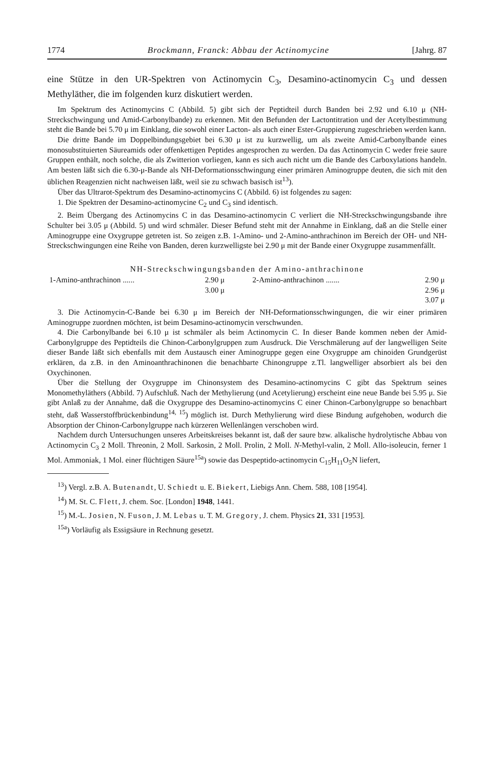1774 Brockmann, Franck: Abbau der Actinomycine [Jahrg. 87
eine Stütze in den UR-Spektren von Actinomycin C<sub>3</sub>, Desamino-actinomycin C<sub>3</sub> und dessen Methyläther, die im folgenden kurz diskutiert werden.
Im Spektrum des Actinomycins C (Abbild. 5) gibt sich der Peptidteil durch Banden bei 2.92 und 6.10 μ (NH-Streckschwingung und Amid-Carbonylbande) zu erkennen. Mit den Befunden der Lactontitration und der Acetylbestimmung steht die Bande bei 5.70 μ im Einklang, die sowohl einer Lacton- als auch einer Ester-Gruppierung zugeschrieben werden kann.
Die dritte Bande im Doppelbindungsgebiet bei 6.30 μ ist zu kurzwellig, um als zweite Amid-Carbonylbande eines monosubstituierten Säureamids oder offenkettigen Peptides angesprochen zu werden. Da das Actinomycin C weder freie saure Gruppen enthält, noch solche, die als Zwitterion vorliegen, kann es sich auch nicht um die Bande des Carboxylations handeln. Am besten läßt sich die 6.30-μ-Bande als NH-Deformationsschwingung einer primären Aminogruppe deuten, die sich mit den üblichen Reagenzien nicht nachweisen läßt, weil sie zu schwach basisch ist<sup>13</sup>).
Über das Ultrarot-Spektrum des Desamino-actinomycins C (Abbild. 6) ist folgendes zu sagen:
1. Die Spektren der Desamino-actinomycine C<sub>2</sub> und C<sub>3</sub> sind identisch.
2. Beim Übergang des Actinomycins C in das Desamino-actinomycin C verliert die NH-Streckschwingungsbande ihre Schulter bei 3.05 μ (Abbild. 5) und wird schmäler. Dieser Befund steht mit der Annahme in Einklang, daß an die Stelle einer Aminogruppe eine Oxygruppe getreten ist. So zeigen z.B. 1-Amino- und 2-Amino-anthrachinon im Bereich der OH- und NH-Streckschwingungen eine Reihe von Banden, deren kurzwelligste bei 2.90 μ mit der Bande einer Oxygruppe zusammenfällt.
NH-Streckschwingungsbanden der Amino-anthrachinone
| 1-Amino-anthrachinon ...... | 2.90 μ | 2-Amino-anthrachinon ....... | 2.90 μ |
| | 3.00 μ | | 2.96 μ |
| | | | 3.07 μ |
3. Die Actinomycin-C-Bande bei 6.30 μ im Bereich der NH-Deformationsschwingungen, die wir einer primären Aminogruppe zuordnen möchten, ist beim Desamino-actinomycin verschwunden.
4. Die Carbonylbande bei 6.10 μ ist schmäler als beim Actinomycin C. In dieser Bande kommen neben der Amid-Carbonylgruppe des Peptidteils die Chinon-Carbonylgruppen zum Ausdruck. Die Verschmälerung auf der langwelligen Seite dieser Bande läßt sich ebenfalls mit dem Austausch einer Aminogruppe gegen eine Oxygruppe am chinoiden Grundgerüst erklären, da z.B. in den Aminoanthrachinonen die benachbarte Chinongruppe z.Tl. langwelliger absorbiert als bei den Oxychinonen.
Über die Stellung der Oxygruppe im Chinonsystem des Desamino-actinomycins C gibt das Spektrum seines Monomethyläthers (Abbild. 7) Aufschluß. Nach der Methylierung (und Acetylierung) erscheint eine neue Bande bei 5.95 μ. Sie gibt Anlaß zu der Annahme, daß die Oxygruppe des Desamino-actinomycins C einer Chinon-Carbonylgruppe so benachbart steht, daß Wasserstoffbrückenbindung<sup>14, 15</sup>) möglich ist. Durch Methylierung wird diese Bindung aufgehoben, wodurch die Absorption der Chinon-Carbonylgruppe nach kürzeren Wellenlängen verschoben wird.
Nachdem durch Untersuchungen unseres Arbeitskreises bekannt ist, daß der saure bzw. alkalische hydrolytische Abbau von Actinomycin C<sub>3</sub> 2 Moll. Threonin, 2 Moll. Sarkosin, 2 Moll. Prolin, 2 Moll. N-Methyl-valin, 2 Moll. Allo-isoleucin, ferner 1 Mol. Ammoniak, 1 Mol. einer flüchtigen Säure<sup>15a</sup>) sowie das Despeptido-actinomycin C<sub>15</sub>H<sub>11</sub>O<sub>5</sub>N liefert,
<sup>13</sup>) Vergl. z.B. A. Butenandt, U. Schiedt u. E. Biekert, Liebigs Ann. Chem. 588, 108 [1954].
<sup>14</sup>) M. St. C. Flett, J. chem. Soc. [London] 1948, 1441.
<sup>15</sup>) M.-L. Josien, N. Fuson, J. M. Lebas u. T. M. Gregory, J. chem. Physics 21, 331 [1953].
<sup>15a</sup>) Vorläufig als Essigsäure in Rechnung gesetzt.